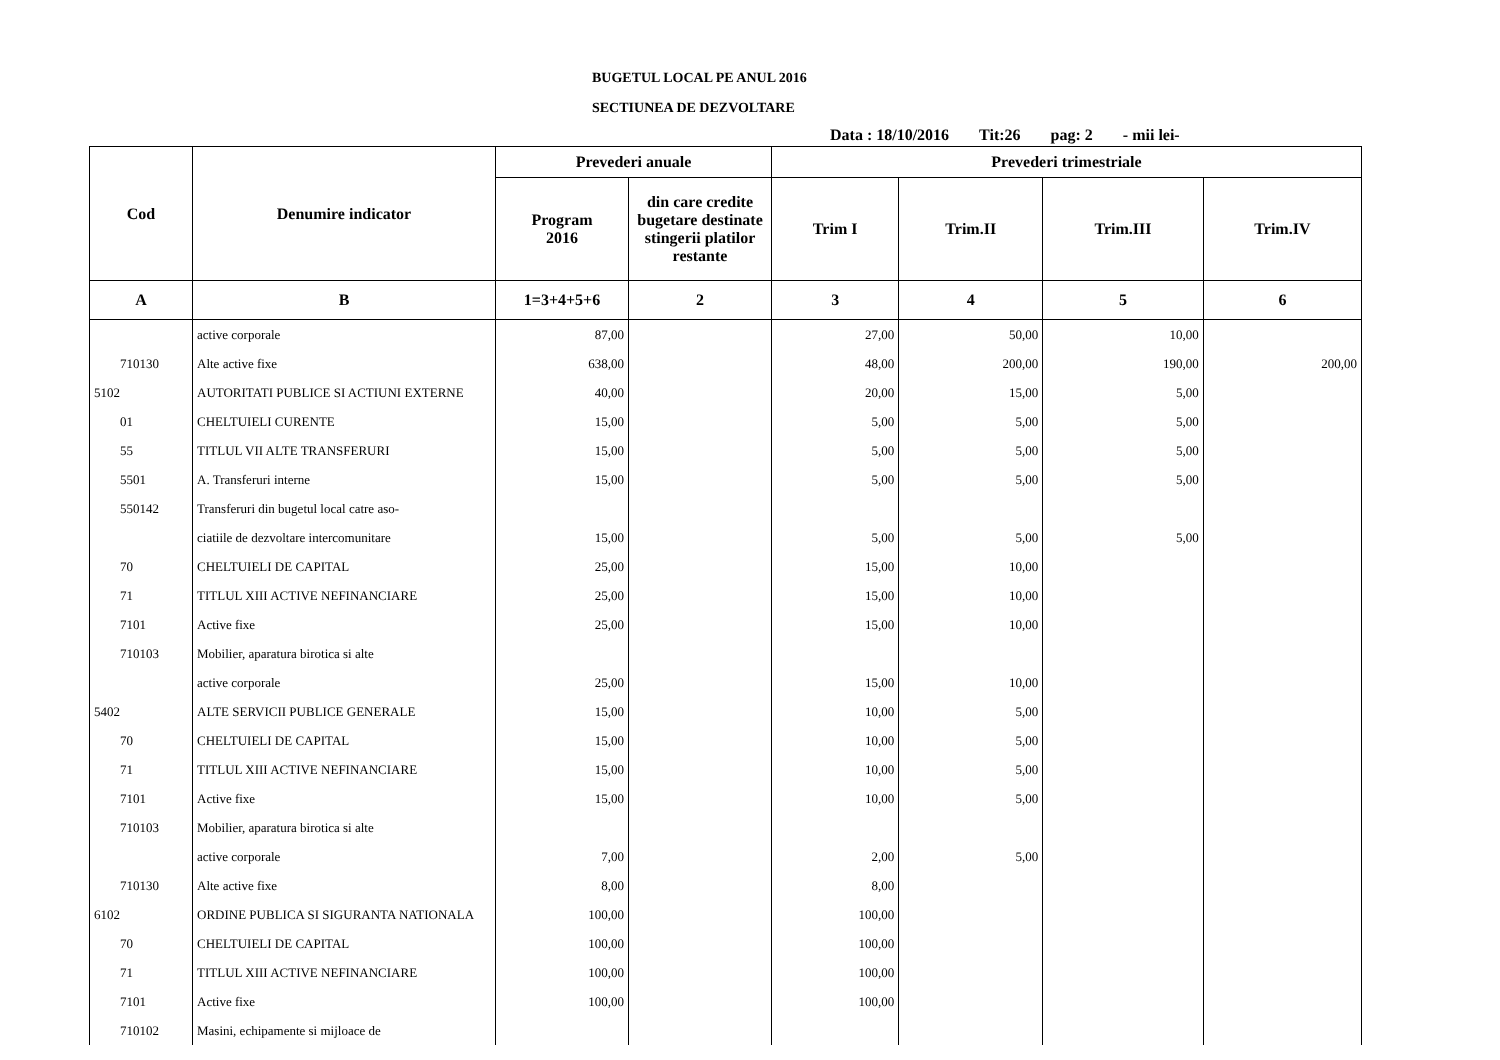BUGETUL LOCAL PE ANUL 2016
SECTIUNEA DE DEZVOLTARE
Data : 18/10/2016 Tit:26 pag: 2 - mii lei-
| Cod | Denumire indicator | Prevederi anuale | | Prevederi trimestriale | | | |
| --- | --- | --- | --- | --- | --- | --- | --- |
| | | Program 2016 | din care credite bugetare destinate stingerii platilor restante | Trim I | Trim.II | Trim.III | Trim.IV |
| A | B | 1=3+4+5+6 | 2 | 3 | 4 | 5 | 6 |
| | active corporale | 87,00 | | 27,00 | 50,00 | 10,00 | |
| 710130 | Alte active fixe | 638,00 | | 48,00 | 200,00 | 190,00 | 200,00 |
| 5102 | AUTORITATI PUBLICE SI ACTIUNI EXTERNE | 40,00 | | 20,00 | 15,00 | 5,00 | |
| 01 | CHELTUIELI CURENTE | 15,00 | | 5,00 | 5,00 | 5,00 | |
| 55 | TITLUL VII ALTE TRANSFERURI | 15,00 | | 5,00 | 5,00 | 5,00 | |
| 5501 | A. Transferuri interne | 15,00 | | 5,00 | 5,00 | 5,00 | |
| 550142 | Transferuri din bugetul local catre aso- | | | | | | |
| | ciatiile de dezvoltare intercomunitare | 15,00 | | 5,00 | 5,00 | 5,00 | |
| 70 | CHELTUIELI DE CAPITAL | 25,00 | | 15,00 | 10,00 | | |
| 71 | TITLUL XIII ACTIVE NEFINANCIARE | 25,00 | | 15,00 | 10,00 | | |
| 7101 | Active fixe | 25,00 | | 15,00 | 10,00 | | |
| 710103 | Mobilier, aparatura birotica si alte | | | | | | |
| | active corporale | 25,00 | | 15,00 | 10,00 | | |
| 5402 | ALTE SERVICII PUBLICE GENERALE | 15,00 | | 10,00 | 5,00 | | |
| 70 | CHELTUIELI DE CAPITAL | 15,00 | | 10,00 | 5,00 | | |
| 71 | TITLUL XIII ACTIVE NEFINANCIARE | 15,00 | | 10,00 | 5,00 | | |
| 7101 | Active fixe | 15,00 | | 10,00 | 5,00 | | |
| 710103 | Mobilier, aparatura birotica si alte | | | | | | |
| | active corporale | 7,00 | | 2,00 | 5,00 | | |
| 710130 | Alte active fixe | 8,00 | | 8,00 | | | |
| 6102 | ORDINE PUBLICA SI SIGURANTA NATIONALA | 100,00 | | 100,00 | | | |
| 70 | CHELTUIELI DE CAPITAL | 100,00 | | 100,00 | | | |
| 71 | TITLUL XIII ACTIVE NEFINANCIARE | 100,00 | | 100,00 | | | |
| 7101 | Active fixe | 100,00 | | 100,00 | | | |
| 710102 | Masini, echipamente si mijloace de | | | | | | |